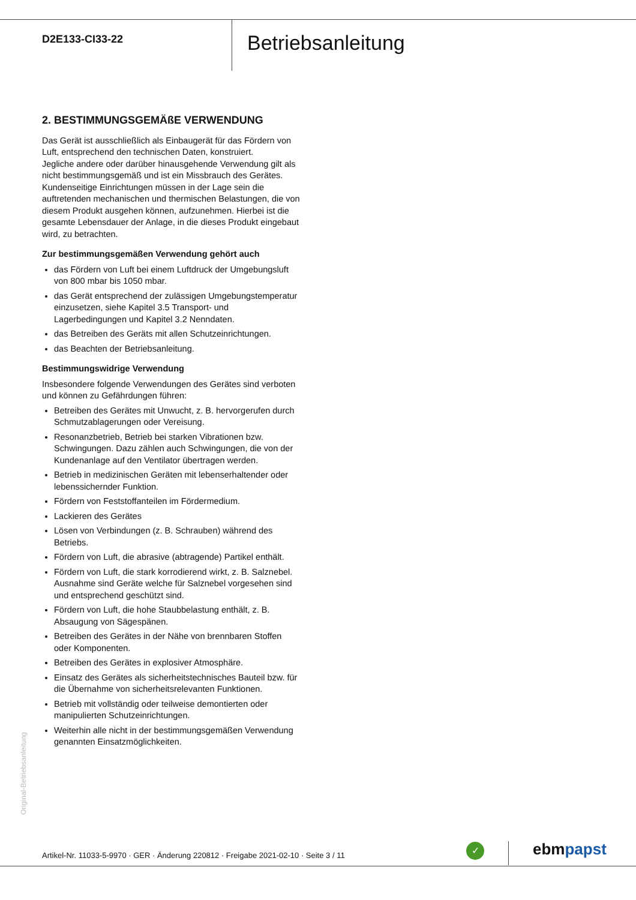D2E133-CI33-22
Betriebsanleitung
2. BESTIMMUNGSGEMÄßE VERWENDUNG
Das Gerät ist ausschließlich als Einbaugerät für das Fördern von Luft, entsprechend den technischen Daten, konstruiert.
Jegliche andere oder darüber hinausgehende Verwendung gilt als nicht bestimmungsgemäß und ist ein Missbrauch des Gerätes.
Kundenseitige Einrichtungen müssen in der Lage sein die auftretenden mechanischen und thermischen Belastungen, die von diesem Produkt ausgehen können, aufzunehmen. Hierbei ist die gesamte Lebensdauer der Anlage, in die dieses Produkt eingebaut wird, zu betrachten.
Zur bestimmungsgemäßen Verwendung gehört auch
das Fördern von Luft bei einem Luftdruck der Umgebungsluft von 800 mbar bis 1050 mbar.
das Gerät entsprechend der zulässigen Umgebungstemperatur einzusetzen, siehe Kapitel 3.5 Transport- und Lagerbedingungen und Kapitel 3.2 Nenndaten.
das Betreiben des Geräts mit allen Schutzeinrichtungen.
das Beachten der Betriebsanleitung.
Bestimmungswidrige Verwendung
Insbesondere folgende Verwendungen des Gerätes sind verboten und können zu Gefährdungen führen:
Betreiben des Gerätes mit Unwucht, z. B. hervorgerufen durch Schmutzablagerungen oder Vereisung.
Resonanzbetrieb, Betrieb bei starken Vibrationen bzw. Schwingungen. Dazu zählen auch Schwingungen, die von der Kundenanlage auf den Ventilator übertragen werden.
Betrieb in medizinischen Geräten mit lebenserhaltender oder lebenssichernder Funktion.
Fördern von Feststoffanteilen im Fördermedium.
Lackieren des Gerätes
Lösen von Verbindungen (z. B. Schrauben) während des Betriebs.
Fördern von Luft, die abrasive (abtragende) Partikel enthält.
Fördern von Luft, die stark korrodierend wirkt, z. B. Salznebel. Ausnahme sind Geräte welche für Salznebel vorgesehen sind und entsprechend geschützt sind.
Fördern von Luft, die hohe Staubbelastung enthält, z. B. Absaugung von Sägespänen.
Betreiben des Gerätes in der Nähe von brennbaren Stoffen oder Komponenten.
Betreiben des Gerätes in explosiver Atmosphäre.
Einsatz des Gerätes als sicherheitstechnisches Bauteil bzw. für die Übernahme von sicherheitsrelevanten Funktionen.
Betrieb mit vollständig oder teilweise demontierten oder manipulierten Schutzeinrichtungen.
Weiterhin alle nicht in der bestimmungsgemäßen Verwendung genannten Einsatzmöglichkeiten.
Original-Betriebsanleitung
Artikel-Nr. 11033-5-9970 · GER · Änderung 220812 · Freigabe 2021-02-10 · Seite 3 / 11
✓ ebmpapst